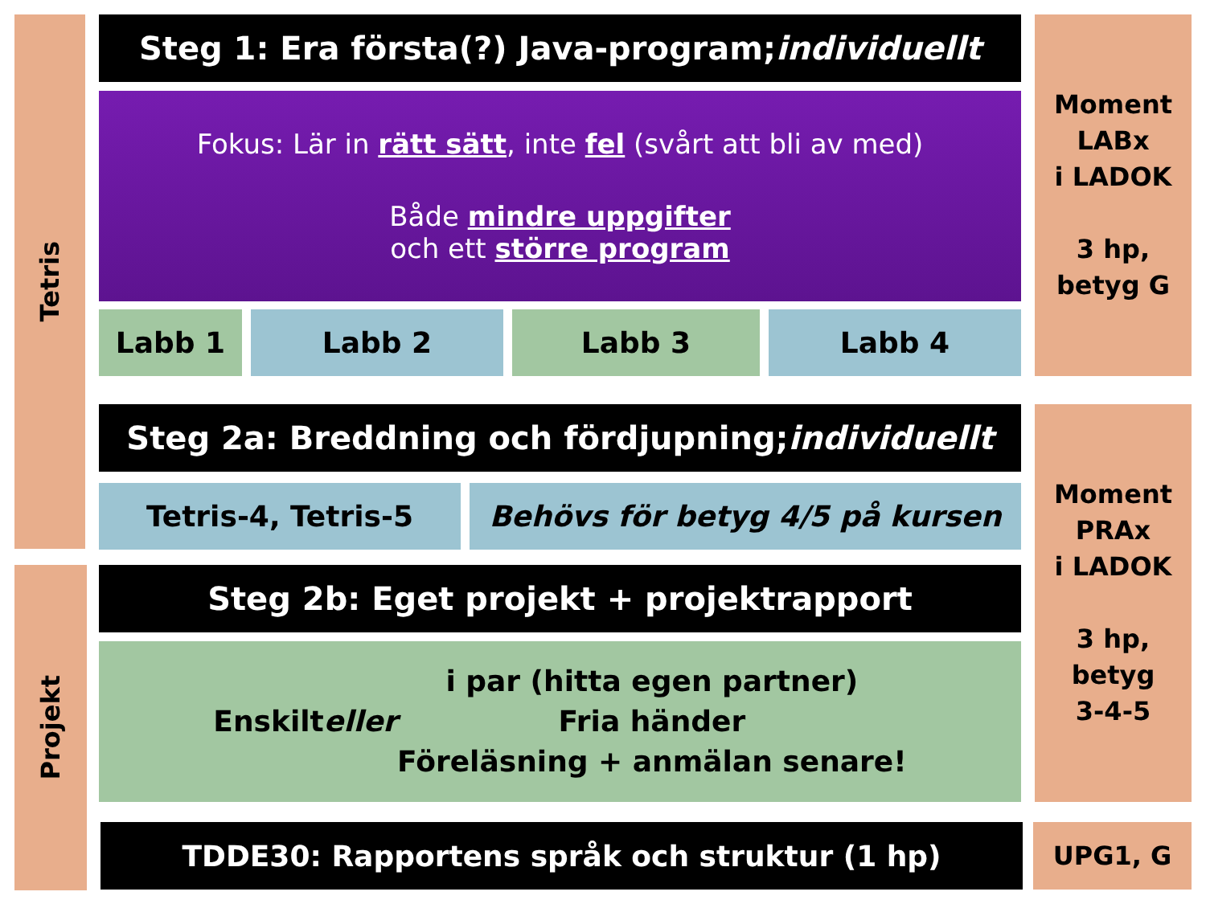Tetris
Steg 1: Era första(?) Java-program; individuellt
Fokus: Lär in rätt sätt, inte fel (svårt att bli av med)
Både mindre uppgifter
och ett större program
Moment
LABx
i LADOK
3 hp,
betyg G
Labb 1 Labb 2 Labb 3 Labb 4
Steg 2a: Breddning och fördjupning; individuellt
Moment
PRAx
i LADOK
3 hp,
betyg
3-4-5
Tetris-4, Tetris-5 Behövs för betyg 4/5 på kursen
Projekt Steg 2b: Eget projekt + projektrapport
Enskilt eller i par (hitta egen partner)
Fria händer
Föreläsning + anmälan senare!
TDDE30: Rapportens språk och struktur (1 hp) UPG1, G